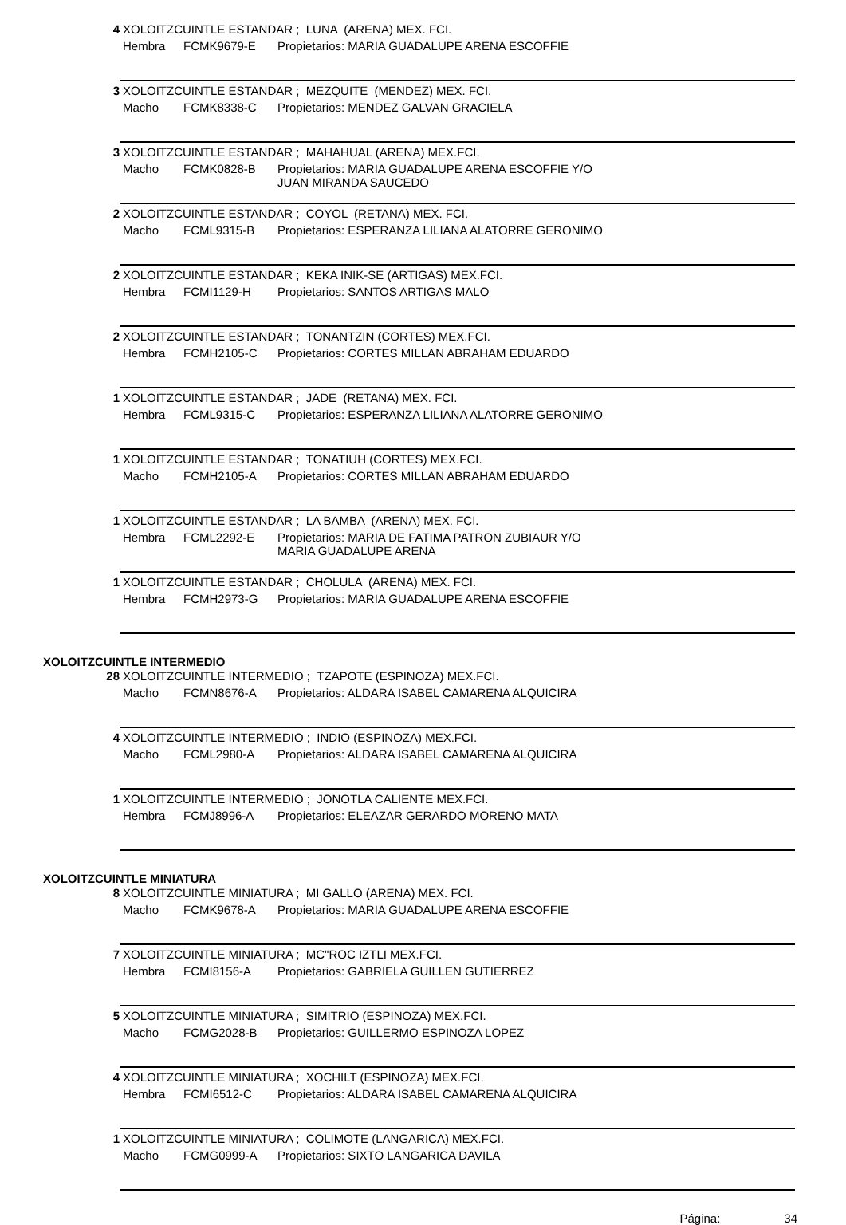4 XOLOITZCUINTLE ESTANDAR ; LUNA (ARENA) MEX. FCI.
Hembra FCMK9679-E Propietarios: MARIA GUADALUPE ARENA ESCOFFIE
3 XOLOITZCUINTLE ESTANDAR ; MEZQUITE (MENDEZ) MEX. FCI.
Macho FCMK8338-C Propietarios: MENDEZ GALVAN GRACIELA
3 XOLOITZCUINTLE ESTANDAR ; MAHAHUAL (ARENA) MEX.FCI.
Macho FCMK0828-B Propietarios: MARIA GUADALUPE ARENA ESCOFFIE Y/O
JUAN MIRANDA SAUCEDO
2 XOLOITZCUINTLE ESTANDAR ; COYOL (RETANA) MEX. FCI.
Macho FCML9315-B Propietarios: ESPERANZA LILIANA ALATORRE GERONIMO
2 XOLOITZCUINTLE ESTANDAR ; KEKA INIK-SE (ARTIGAS) MEX.FCI.
Hembra FCMI1129-H Propietarios: SANTOS ARTIGAS MALO
2 XOLOITZCUINTLE ESTANDAR ; TONANTZIN (CORTES) MEX.FCI.
Hembra FCMH2105-C Propietarios: CORTES MILLAN ABRAHAM EDUARDO
1 XOLOITZCUINTLE ESTANDAR ; JADE (RETANA) MEX. FCI.
Hembra FCML9315-C Propietarios: ESPERANZA LILIANA ALATORRE GERONIMO
1 XOLOITZCUINTLE ESTANDAR ; TONATIUH (CORTES) MEX.FCI.
Macho FCMH2105-A Propietarios: CORTES MILLAN ABRAHAM EDUARDO
1 XOLOITZCUINTLE ESTANDAR ; LA BAMBA (ARENA) MEX. FCI.
Hembra FCML2292-E Propietarios: MARIA DE FATIMA PATRON ZUBIAUR Y/O
MARIA GUADALUPE ARENA
1 XOLOITZCUINTLE ESTANDAR ; CHOLULA (ARENA) MEX. FCI.
Hembra FCMH2973-G Propietarios: MARIA GUADALUPE ARENA ESCOFFIE
XOLOITZCUINTLE INTERMEDIO
28 XOLOITZCUINTLE INTERMEDIO ; TZAPOTE (ESPINOZA) MEX.FCI.
Macho FCMN8676-A Propietarios: ALDARA ISABEL CAMARENA ALQUICIRA
4 XOLOITZCUINTLE INTERMEDIO ; INDIO (ESPINOZA) MEX.FCI.
Macho FCML2980-A Propietarios: ALDARA ISABEL CAMARENA ALQUICIRA
1 XOLOITZCUINTLE INTERMEDIO ; JONOTLA CALIENTE MEX.FCI.
Hembra FCMJ8996-A Propietarios: ELEAZAR GERARDO MORENO MATA
XOLOITZCUINTLE MINIATURA
8 XOLOITZCUINTLE MINIATURA ; MI GALLO (ARENA) MEX. FCI.
Macho FCMK9678-A Propietarios: MARIA GUADALUPE ARENA ESCOFFIE
7 XOLOITZCUINTLE MINIATURA ; MC"ROC IZTLI MEX.FCI.
Hembra FCMI8156-A Propietarios: GABRIELA GUILLEN GUTIERREZ
5 XOLOITZCUINTLE MINIATURA ; SIMITRIO (ESPINOZA) MEX.FCI.
Macho FCMG2028-B Propietarios: GUILLERMO ESPINOZA LOPEZ
4 XOLOITZCUINTLE MINIATURA ; XOCHILT (ESPINOZA) MEX.FCI.
Hembra FCMI6512-C Propietarios: ALDARA ISABEL CAMARENA ALQUICIRA
1 XOLOITZCUINTLE MINIATURA ; COLIMOTE (LANGARICA) MEX.FCI.
Macho FCMG0999-A Propietarios: SIXTO LANGARICA DAVILA
Página: 34